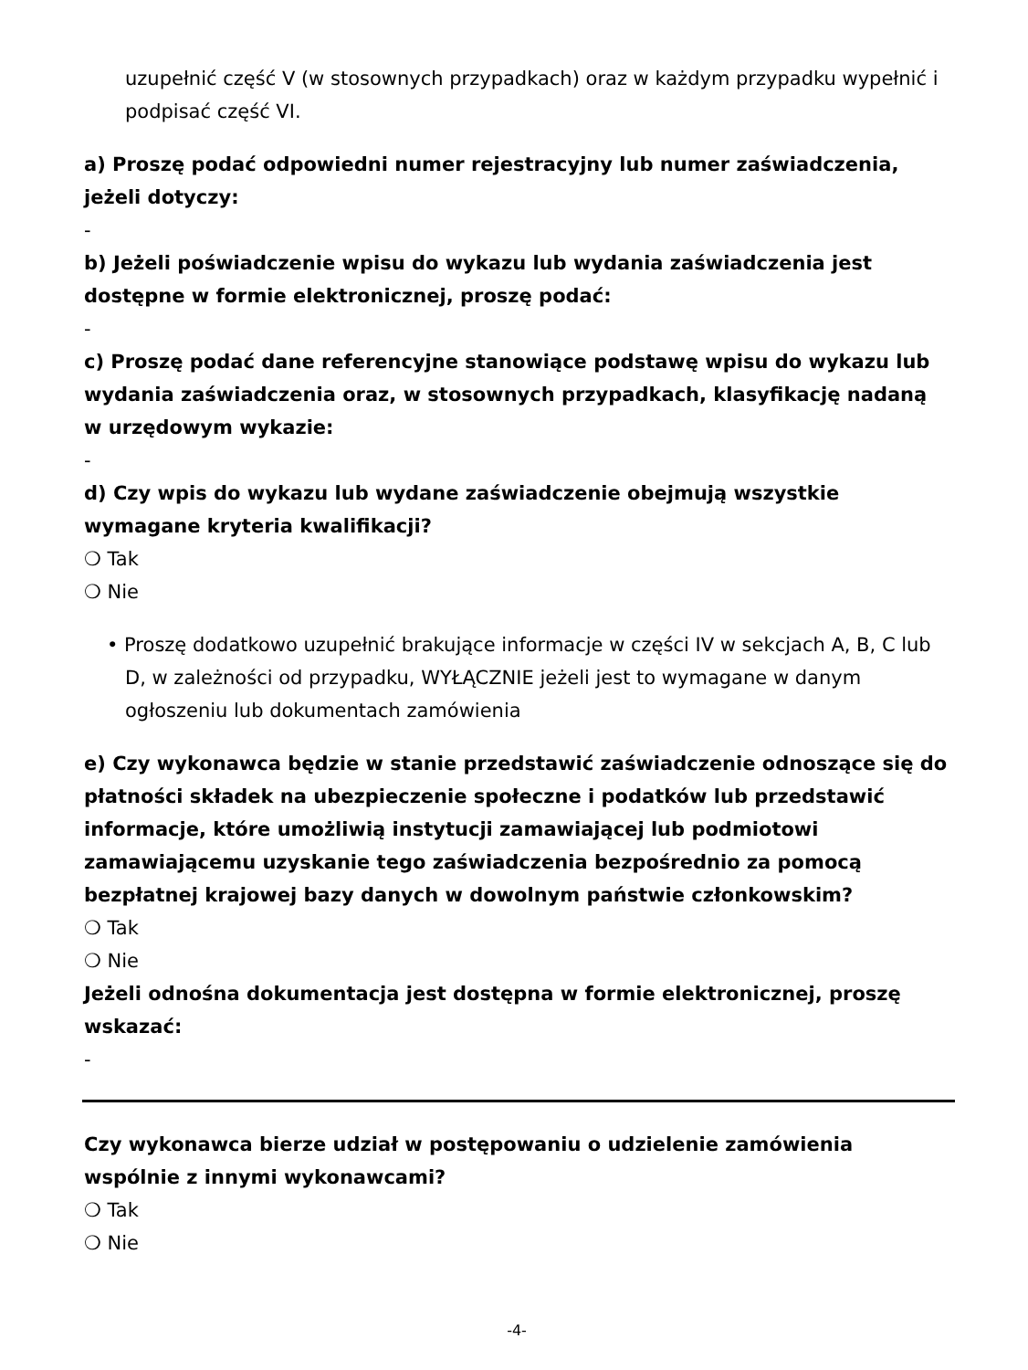uzupełnić część V (w stosownych przypadkach) oraz w każdym przypadku wypełnić i podpisać część VI.
a) Proszę podać odpowiedni numer rejestracyjny lub numer zaświadczenia, jeżeli dotyczy:
-
b) Jeżeli poświadczenie wpisu do wykazu lub wydania zaświadczenia jest dostępne w formie elektronicznej, proszę podać:
-
c) Proszę podać dane referencyjne stanowiące podstawę wpisu do wykazu lub wydania zaświadczenia oraz, w stosownych przypadkach, klasyfikację nadaną w urzędowym wykazie:
-
d) Czy wpis do wykazu lub wydane zaświadczenie obejmują wszystkie wymagane kryteria kwalifikacji?
❍ Tak
❍ Nie
• Proszę dodatkowo uzupełnić brakujące informacje w części IV w sekcjach A, B, C lub D, w zależności od przypadku, WYŁĄCZNIE jeżeli jest to wymagane w danym ogłoszeniu lub dokumentach zamówienia
e) Czy wykonawca będzie w stanie przedstawić zaświadczenie odnoszące się do płatności składek na ubezpieczenie społeczne i podatków lub przedstawić informacje, które umożliwią instytucji zamawiającej lub podmiotowi zamawiającemu uzyskanie tego zaświadczenia bezpośrednio za pomocą bezpłatnej krajowej bazy danych w dowolnym państwie członkowskim?
❍ Tak
❍ Nie
Jeżeli odnośna dokumentacja jest dostępna w formie elektronicznej, proszę wskazać:
-
Czy wykonawca bierze udział w postępowaniu o udzielenie zamówienia wspólnie z innymi wykonawcami?
❍ Tak
❍ Nie
-4-